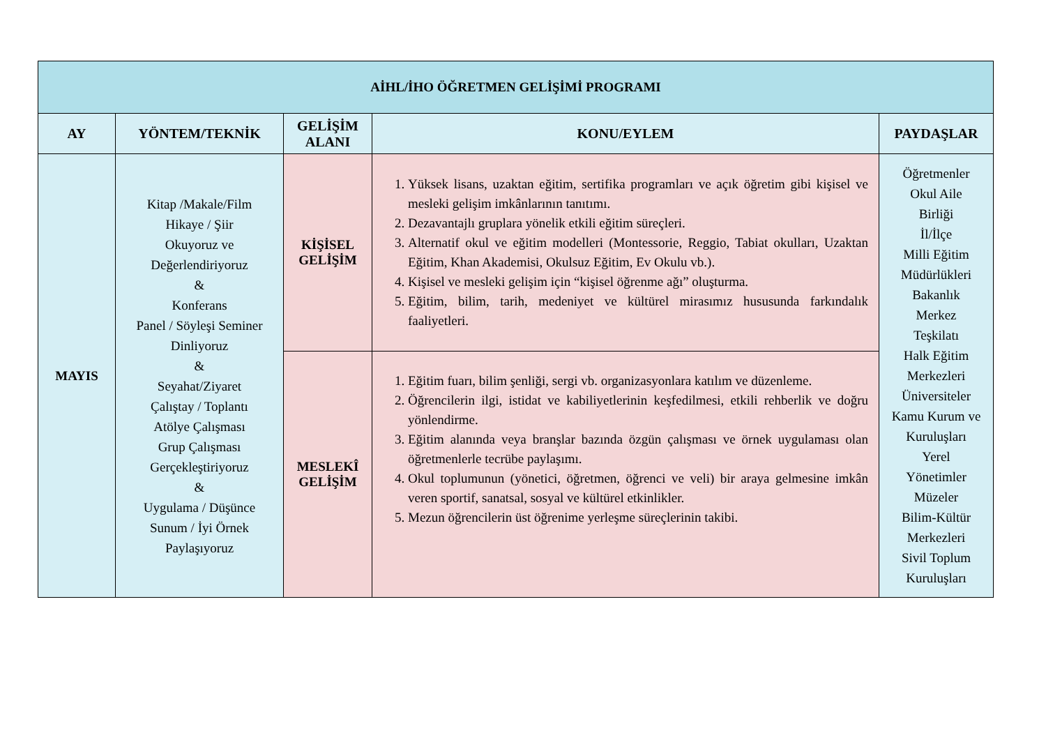| AİHL/İHO ÖĞRETMEN GELİŞİMİ PROGRAMI | | | | |
| --- | --- | --- | --- | --- |
| AY | YÖNTEM/TEKNİK | GELİŞİM ALANI | KONU/EYLEM | PAYDAŞLAR |
| MAYIS | Kitap /Makale/Film Hikaye / Şiir Okuyoruz ve Değerlendiriyoruz & Konferans Panel / Söyleşi Seminer Dinliyoruz & Seyahat/Ziyaret Çalıştay / Toplantı Atölye Çalışması Grup Çalışması Gerçekleştiriyoruz & Uygulama / Düşünce Sunum / İyi Örnek Paylaşıyoruz | KİŞİSEL GELİŞİM | 1. Yüksek lisans, uzaktan eğitim, sertifika programları ve açık öğretim gibi kişisel ve mesleki gelişim imkânlarının tanıtımı. 2. Dezavantajlı gruplara yönelik etkili eğitim süreçleri. 3. Alternatif okul ve eğitim modelleri (Montessorie, Reggio, Tabiat okulları, Uzaktan Eğitim, Khan Akademisi, Okulsuz Eğitim, Ev Okulu vb.). 4. Kişisel ve mesleki gelişim için “kişisel öğrenme ağı” oluşturma. 5. Eğitim, bilim, tarih, medeniyet ve kültürel mirasımız hususunda farkındalık faaliyetleri. | Öğretmenler Okul Aile Birliği İl/İlçe Milli Eğitim Müdürlükleri Bakanlık Merkez Teşkilatı Halk Eğitim Merkezleri Üniversiteler Kamu Kurum ve Kuruluşları Yerel Yönetimler Müzeler Bilim-Kültür Merkezleri Sivil Toplum Kuruluşları |
| | | MESLEKÎ GELİŞİM | 1. Eğitim fuarı, bilim şenliği, sergi vb. organizasyonlara katılım ve düzenleme. 2. Öğrencilerin ilgi, istidat ve kabiliyetlerinin keşfedilmesi, etkili rehberlik ve doğru yönlendirme. 3. Eğitim alanında veya branşlar bazında özgün çalışması ve örnek uygulaması olan öğretmenlerle tecrübe paylaşımı. 4. Okul toplumunun (yönetici, öğretmen, öğrenci ve veli) bir araya gelmesine imkân veren sportif, sanatsal, sosyal ve kültürel etkinlikler. 5. Mezun öğrencilerin üst öğrenime yerleşme süreçlerinin takibi. | |